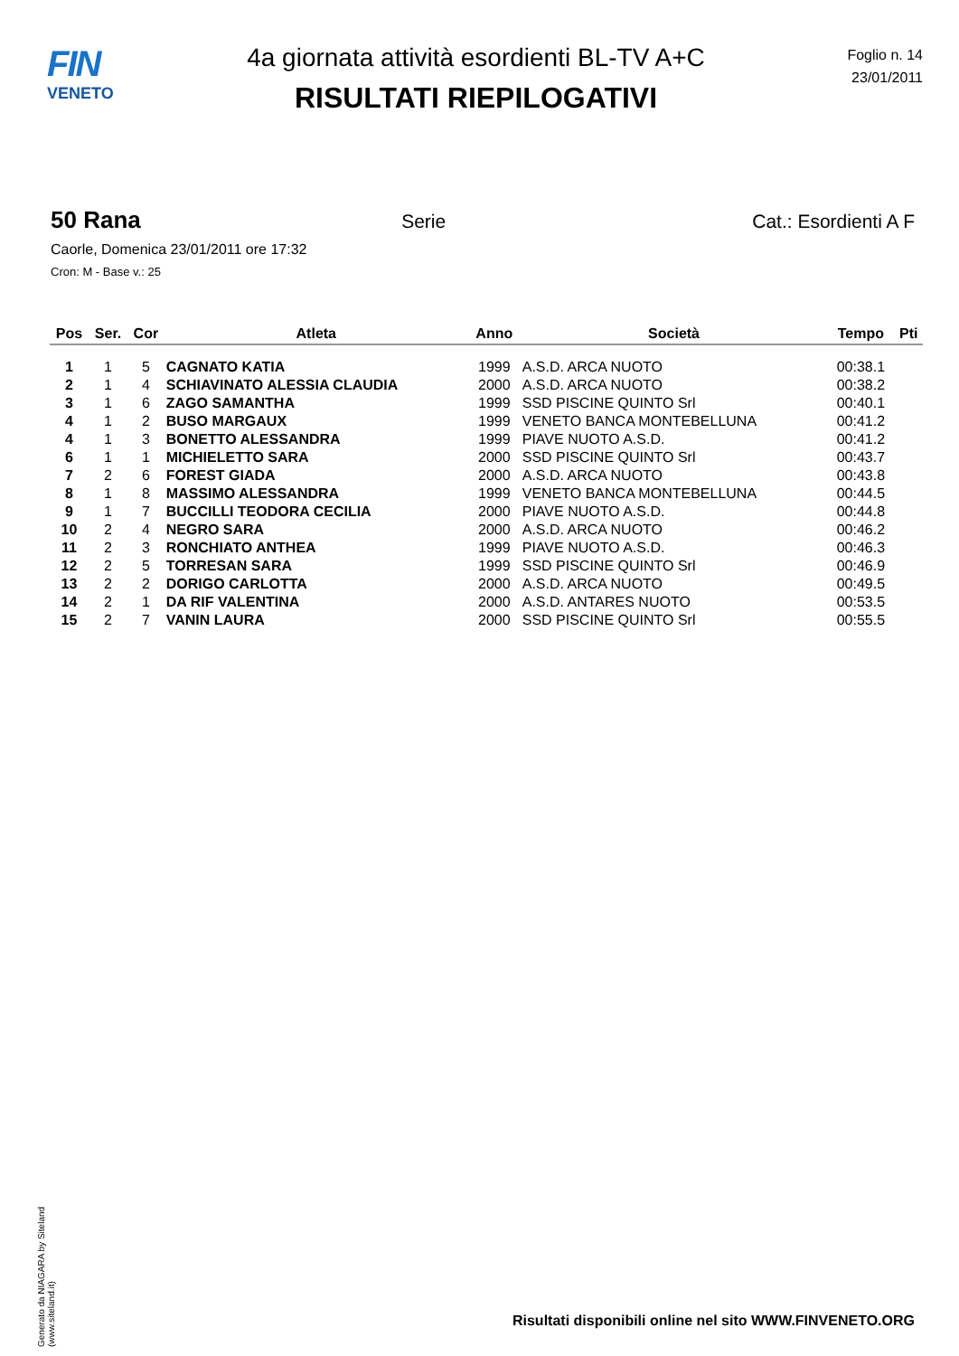FIN
VENETO
4a giornata attività esordienti BL-TV A+C
RISULTATI RIEPILOGATIVI
Foglio n. 14
23/01/2011
50 Rana Serie Cat.: Esordienti A F
Caorle, Domenica 23/01/2011 ore 17:32
Cron: M - Base v.: 25
| Pos | Ser. | Cor | Atleta | Anno | Società | Tempo | Pti |
| --- | --- | --- | --- | --- | --- | --- | --- |
| 1 | 1 | 5 | CAGNATO KATIA | 1999 | A.S.D. ARCA NUOTO | 00:38.1 | |
| 2 | 1 | 4 | SCHIAVINATO ALESSIA CLAUDIA | 2000 | A.S.D. ARCA NUOTO | 00:38.2 | |
| 3 | 1 | 6 | ZAGO SAMANTHA | 1999 | SSD PISCINE QUINTO Srl | 00:40.1 | |
| 4 | 1 | 2 | BUSO MARGAUX | 1999 | VENETO BANCA MONTEBELLUNA | 00:41.2 | |
| 4 | 1 | 3 | BONETTO ALESSANDRA | 1999 | PIAVE NUOTO A.S.D. | 00:41.2 | |
| 6 | 1 | 1 | MICHIELETTO SARA | 2000 | SSD PISCINE QUINTO Srl | 00:43.7 | |
| 7 | 2 | 6 | FOREST GIADA | 2000 | A.S.D. ARCA NUOTO | 00:43.8 | |
| 8 | 1 | 8 | MASSIMO ALESSANDRA | 1999 | VENETO BANCA MONTEBELLUNA | 00:44.5 | |
| 9 | 1 | 7 | BUCCILLI TEODORA CECILIA | 2000 | PIAVE NUOTO A.S.D. | 00:44.8 | |
| 10 | 2 | 4 | NEGRO SARA | 2000 | A.S.D. ARCA NUOTO | 00:46.2 | |
| 11 | 2 | 3 | RONCHIATO ANTHEA | 1999 | PIAVE NUOTO A.S.D. | 00:46.3 | |
| 12 | 2 | 5 | TORRESAN SARA | 1999 | SSD PISCINE QUINTO Srl | 00:46.9 | |
| 13 | 2 | 2 | DORIGO CARLOTTA | 2000 | A.S.D. ARCA NUOTO | 00:49.5 | |
| 14 | 2 | 1 | DA RIF VALENTINA | 2000 | A.S.D. ANTARES NUOTO | 00:53.5 | |
| 15 | 2 | 7 | VANIN LAURA | 2000 | SSD PISCINE QUINTO Srl | 00:55.5 | |
Generato da NIAGARA by Siteland (www.siteland.it)
Risultati disponibili online nel sito WWW.FINVENETO.ORG